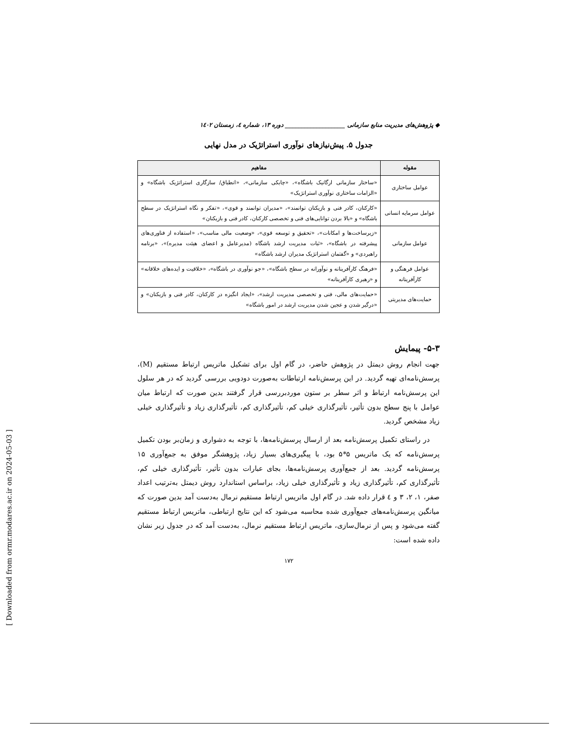◆ پژوهش‌های مدیریت منابع سازمانی ____________________ دوره ۱۳، شماره ٤، زمستان ۱٤۰۲
جدول ۵. پیش‌نیازهای نوآوری استراتژیک در مدل نهایی
| مقوله | مفاهیم |
| --- | --- |
| عوامل ساختاری | «ساختار سازمانی ارگانیک باشگاه»، «چابکی سازمانی»، «انطباق/ سازگاری استراتژیک باشگاه» و «الزامات ساختاری نوآوری استراتژیک» |
| عوامل سرمایه انسانی | «کارکنان، کادر فنی و بازیکنان توانمند»، «مدیران توانمند و قوی»، «تفکر و نگاه استراتژیک در سطح باشگاه» و «بالا بردن توانایی‌های فنی و تخصصی کارکنان، کادر فنی و بازیکنان» |
| عوامل سازمانی | «زیرساخت‌ها و امکانات»، «تحقیق و توسعه قوی»، «وضعیت مالی مناسب»، «استفاده از فناوری‌های پیشرفته در باشگاه»، «ثبات مدیریت ارشد باشگاه (مدیرعامل و اعضای هیئت مدیره)»، «برنامه راهبردی» و «گفتمان استراتژیک مدیران ارشد باشگاه» |
| عوامل فرهنگی و کارآفرینانه | «فرهنگ کارآفرینانه و نوآورانه در سطح باشگاه»، «جو نوآوری در باشگاه»، «خلاقیت و ایده‌های خلاقانه» و «رهبری کارآفرینانه» |
| حمایت‌های مدیریتی | «حمایت‌های مالی، فنی و تخصصی مدیریت ارشد»، «ایجاد انگیزه در کارکنان، کادر فنی و بازیکنان» و «درگیر شدن و عجین شدن مدیریت ارشد در امور باشگاه» |
۵-۳- پیمایش
جهت انجام روش دیمتل در پژوهش حاضر، در گام اول برای تشکیل ماتریس ارتباط مستقیم (M)، پرسش‌نامه‌ای تهیه گردید. در این پرسش‌نامه ارتباطات به‌صورت دودویی بررسی گردید که در هر سلول این پرسش‌نامه ارتباط و اثر سطر بر ستون موردبررسی قرار گرفتند بدین صورت که ارتباط میان عوامل با پنج سطح بدون تأثیر، تأثیرگذاری خیلی کم، تأثیرگذاری کم، تأثیرگذاری زیاد و تأثیرگذاری خیلی زیاد مشخص گردید.
در راستای تکمیل پرسش‌نامه بعد از ارسال پرسش‌نامه‌ها، با توجه به دشواری و زمان‌بر بودن تکمیل پرسش‌نامه که یک ماتریس ۵*۵ بود، با پیگیری‌های بسیار زیاد، پژوهشگر موفق به جمع‌آوری ۱۵ پرسش‌نامه گردید. بعد از جمع‌آوری پرسش‌نامه‌ها، بجای عبارات بدون تأثیر، تأثیرگذاری خیلی کم، تأثیرگذاری کم، تأثیرگذاری زیاد و تأثیرگذاری خیلی زیاد، براساس استاندارد روش دیمتل به‌ترتیب اعداد صفر، ۱، ۲، ۳ و ٤ قرار داده شد. در گام اول ماتریس ارتباط مستقیم نرمال به‌دست آمد بدین صورت که میانگین پرسش‌نامه‌های جمع‌آوری شده محاسبه می‌شود که این نتایج ارتباطی، ماتریس ارتباط مستقیم گفته می‌شود و پس از نرمال‌سازی، ماتریس ارتباط مستقیم نرمال، به‌دست آمد که در جدول زیر نشان داده شده است:
۱۷۲
[ Downloaded from ormr.modares.ac.ir on 2024-05-03 ]